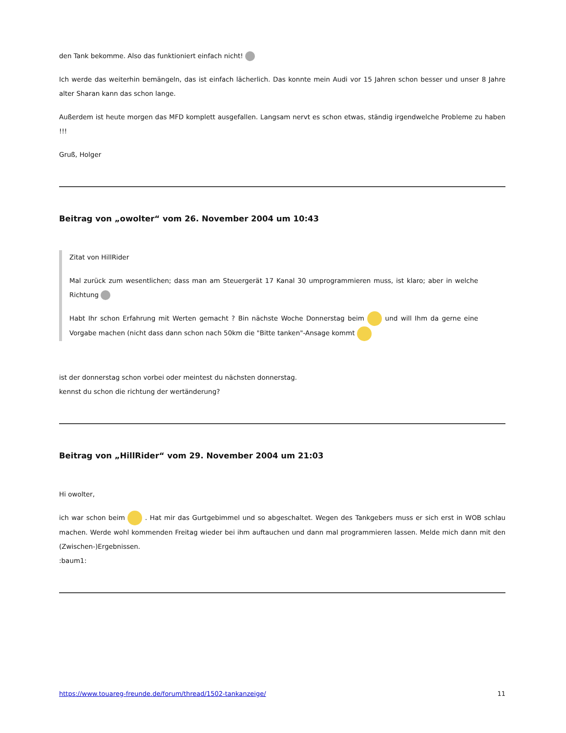den Tank bekomme. Also das funktioniert einfach nicht!
Ich werde das weiterhin bemängeln, das ist einfach lächerlich. Das konnte mein Audi vor 15 Jahren schon besser und unser 8 Jahre alter Sharan kann das schon lange.
Außerdem ist heute morgen das MFD komplett ausgefallen. Langsam nervt es schon etwas, ständig irgendwelche Probleme zu haben !!!
Gruß, Holger
Beitrag von „owolter“ vom 26. November 2004 um 10:43
Zitat von HillRider
Mal zurück zum wesentlichen; dass man am Steuergerät 17 Kanal 30 umprogrammieren muss, ist klaro; aber in welche Richtung
Habt Ihr schon Erfahrung mit Werten gemacht ? Bin nächste Woche Donnerstag beim und will Ihm da gerne eine Vorgabe machen (nicht dass dann schon nach 50km die "Bitte tanken"-Ansage kommt
ist der donnerstag schon vorbei oder meintest du nächsten donnerstag.
kennst du schon die richtung der wertänderung?
Beitrag von „HillRider“ vom 29. November 2004 um 21:03
Hi owolter,
ich war schon beim . Hat mir das Gurtgebimmel und so abgeschaltet. Wegen des Tankgebers muss er sich erst in WOB schlau machen. Werde wohl kommenden Freitag wieder bei ihm auftauchen und dann mal programmieren lassen. Melde mich dann mit den (Zwischen-)Ergebnissen.
:baum1:
https://www.touareg-freunde.de/forum/thread/1502-tankanzeige/ 11